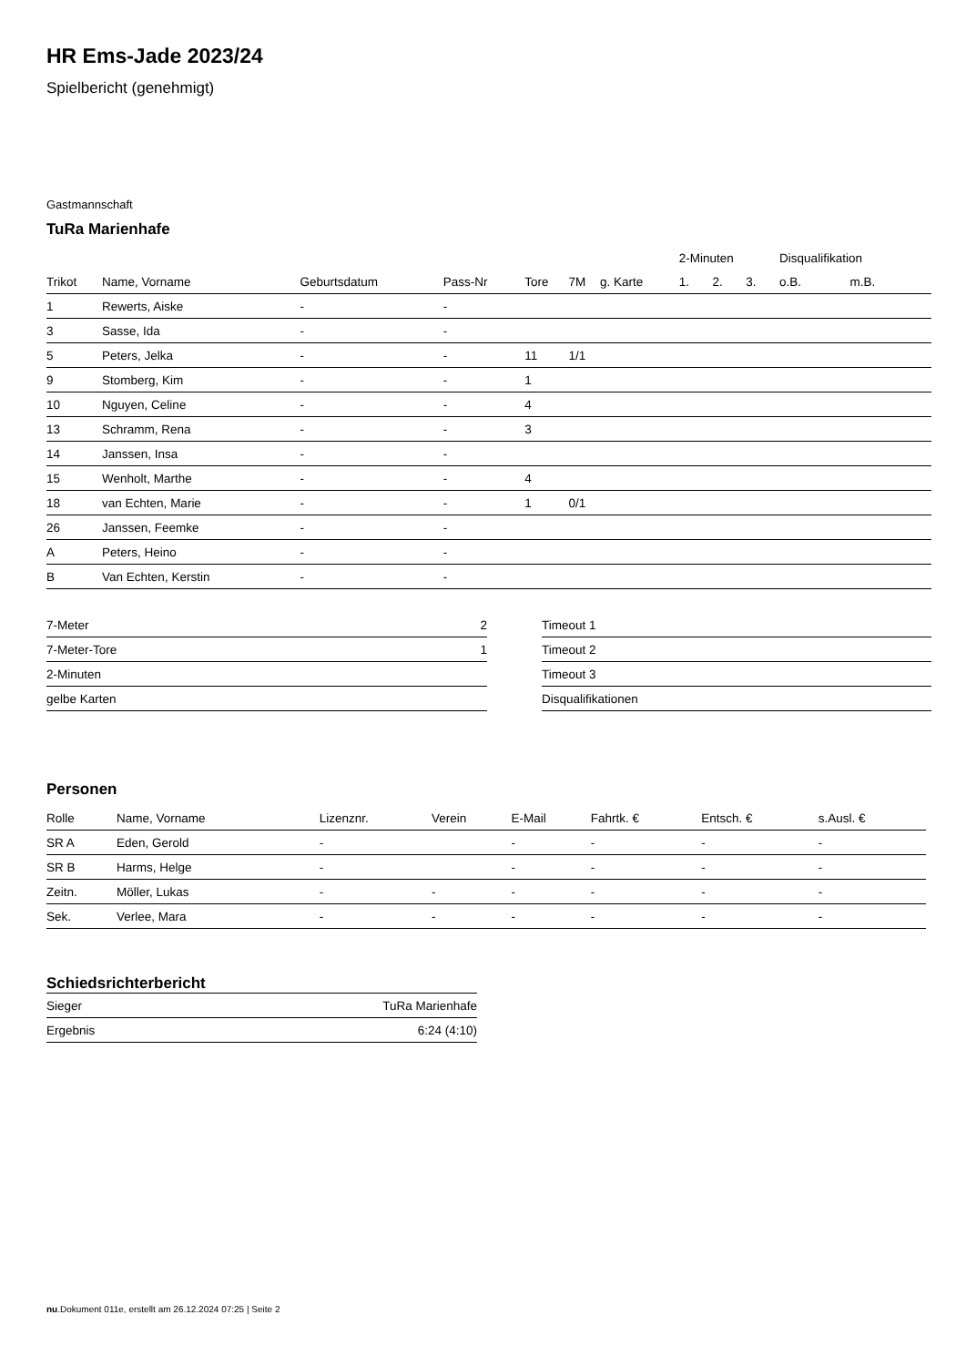HR Ems-Jade 2023/24
Spielbericht (genehmigt)
Gastmannschaft
TuRa Marienhafe
| | | | | | | | 2-Minuten | | | Disqualifikation | |
| --- | --- | --- | --- | --- | --- | --- | --- | --- | --- | --- | --- |
| Trikot | Name, Vorname | Geburtsdatum | Pass-Nr | Tore | 7M | g. Karte | 1. | 2. | 3. | o.B. | m.B. |
| 1 | Rewerts, Aiske | - | - | | | | | | | | |
| 3 | Sasse, Ida | - | - | | | | | | | | |
| 5 | Peters, Jelka | - | - | 11 | 1/1 | | | | | | |
| 9 | Stomberg, Kim | - | - | 1 | | | | | | | |
| 10 | Nguyen, Celine | - | - | 4 | | | | | | | |
| 13 | Schramm, Rena | - | - | 3 | | | | | | | |
| 14 | Janssen, Insa | - | - | | | | | | | | |
| 15 | Wenholt, Marthe | - | - | 4 | | | | | | | |
| 18 | van Echten, Marie | - | - | 1 | 0/1 | | | | | | |
| 26 | Janssen, Feemke | - | - | | | | | | | | |
| A | Peters, Heino | - | - | | | | | | | | |
| B | Van Echten, Kerstin | - | - | | | | | | | | |
| 7-Meter | 2 |
| 7-Meter-Tore | 1 |
| 2-Minuten | |
| gelbe Karten | |
| Timeout 1 |
| Timeout 2 |
| Timeout 3 |
| Disqualifikationen |
Personen
| Rolle | Name, Vorname | Lizenznr. | Verein | E-Mail | Fahrtk. € | Entsch. € | s.Ausl. € |
| --- | --- | --- | --- | --- | --- | --- | --- |
| SR A | Eden, Gerold | - | | - | - | - | - |
| SR B | Harms, Helge | - | | - | - | - | - |
| Zeitn. | Möller, Lukas | - | - | - | - | - | - |
| Sek. | Verlee, Mara | - | - | - | - | - | - |
Schiedsrichterbericht
| Sieger | TuRa Marienhafe |
| Ergebnis | 6:24 (4:10) |
nu.Dokument 011e, erstellt am 26.12.2024 07:25 | Seite 2